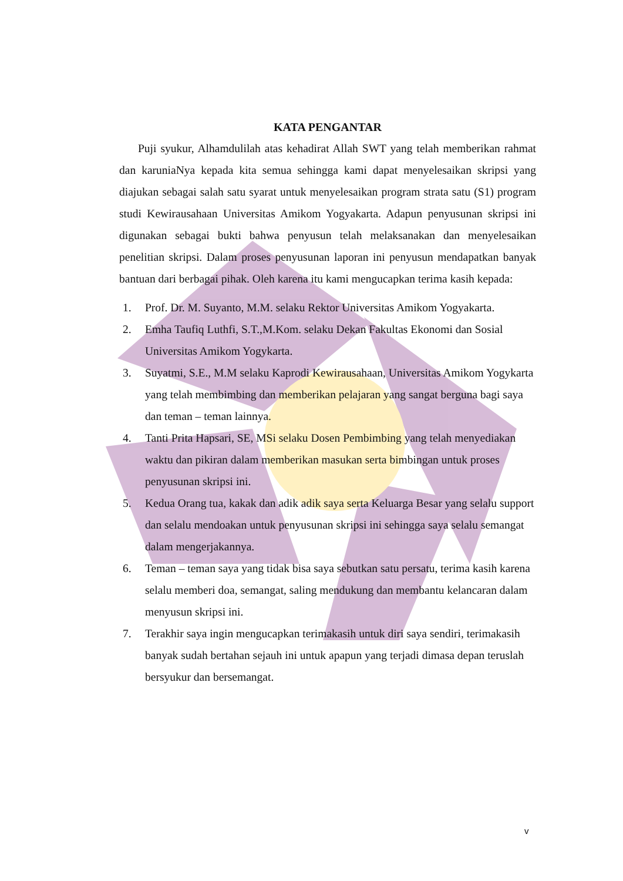KATA PENGANTAR
Puji syukur, Alhamdulilah atas kehadirat Allah SWT yang telah memberikan rahmat dan karuniaNya kepada kita semua sehingga kami dapat menyelesaikan skripsi yang diajukan sebagai salah satu syarat untuk menyelesaikan program strata satu (S1) program studi Kewirausahaan Universitas Amikom Yogyakarta. Adapun penyusunan skripsi ini digunakan sebagai bukti bahwa penyusun telah melaksanakan dan menyelesaikan penelitian skripsi. Dalam proses penyusunan laporan ini penyusun mendapatkan banyak bantuan dari berbagai pihak. Oleh karena itu kami mengucapkan terima kasih kepada:
1. Prof. Dr. M. Suyanto, M.M. selaku Rektor Universitas Amikom Yogyakarta.
2. Emha Taufiq Luthfi, S.T.,M.Kom. selaku Dekan Fakultas Ekonomi dan Sosial Universitas Amikom Yogykarta.
3. Suyatmi, S.E., M.M selaku Kaprodi Kewirausahaan, Universitas Amikom Yogykarta yang telah membimbing dan memberikan pelajaran yang sangat berguna bagi saya dan teman – teman lainnya.
4. Tanti Prita Hapsari, SE, MSi selaku Dosen Pembimbing yang telah menyediakan waktu dan pikiran dalam memberikan masukan serta bimbingan untuk proses penyusunan skripsi ini.
5. Kedua Orang tua, kakak dan adik adik saya serta Keluarga Besar yang selalu support dan selalu mendoakan untuk penyusunan skripsi ini sehingga saya selalu semangat dalam mengerjakannya.
6. Teman – teman saya yang tidak bisa saya sebutkan satu persatu, terima kasih karena selalu memberi doa, semangat, saling mendukung dan membantu kelancaran dalam menyusun skripsi ini.
7. Terakhir saya ingin mengucapkan terimakasih untuk diri saya sendiri, terimakasih banyak sudah bertahan sejauh ini untuk apapun yang terjadi dimasa depan teruslah bersyukur dan bersemangat.
v